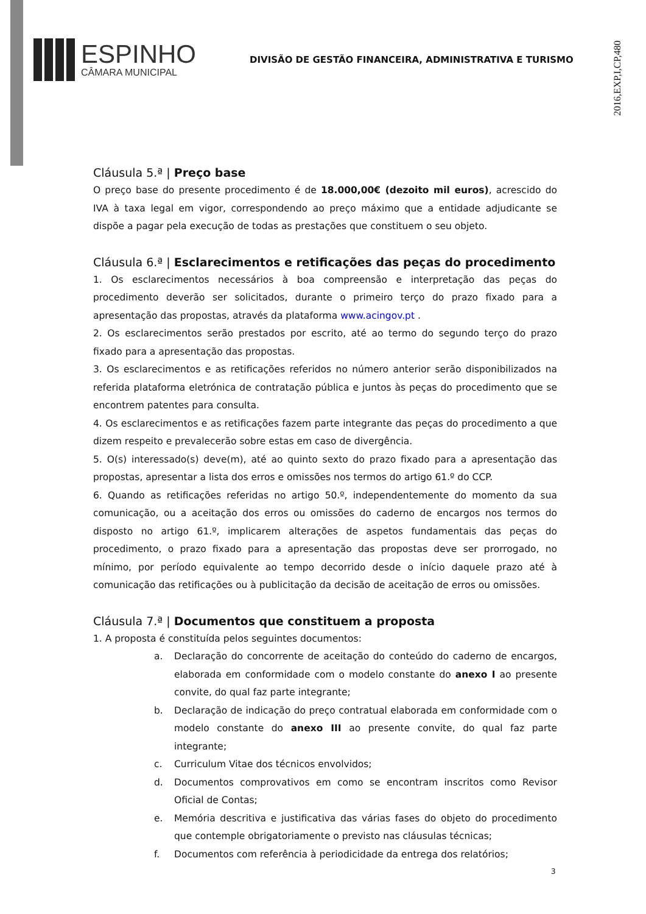2016,EXP,I,CP,480
ESPINHO
CÂMARA MUNICIPAL
DIVISÃO DE GESTÃO FINANCEIRA, ADMINISTRATIVA E TURISMO
Cláusula 5.ª | Preço base
O preço base do presente procedimento é de 18.000,00€ (dezoito mil euros), acrescido do IVA à taxa legal em vigor, correspondendo ao preço máximo que a entidade adjudicante se dispõe a pagar pela execução de todas as prestações que constituem o seu objeto.
Cláusula 6.ª | Esclarecimentos e retificações das peças do procedimento
1. Os esclarecimentos necessários à boa compreensão e interpretação das peças do procedimento deverão ser solicitados, durante o primeiro terço do prazo fixado para a apresentação das propostas, através da plataforma www.acingov.pt .
2. Os esclarecimentos serão prestados por escrito, até ao termo do segundo terço do prazo fixado para a apresentação das propostas.
3. Os esclarecimentos e as retificações referidos no número anterior serão disponibilizados na referida plataforma eletrónica de contratação pública e juntos às peças do procedimento que se encontrem patentes para consulta.
4. Os esclarecimentos e as retificações fazem parte integrante das peças do procedimento a que dizem respeito e prevalecerão sobre estas em caso de divergência.
5. O(s) interessado(s) deve(m), até ao quinto sexto do prazo fixado para a apresentação das propostas, apresentar a lista dos erros e omissões nos termos do artigo 61.º do CCP.
6. Quando as retificações referidas no artigo 50.º, independentemente do momento da sua comunicação, ou a aceitação dos erros ou omissões do caderno de encargos nos termos do disposto no artigo 61.º, implicarem alterações de aspetos fundamentais das peças do procedimento, o prazo fixado para a apresentação das propostas deve ser prorrogado, no mínimo, por período equivalente ao tempo decorrido desde o início daquele prazo até à comunicação das retificações ou à publicitação da decisão de aceitação de erros ou omissões.
Cláusula 7.ª | Documentos que constituem a proposta
1. A proposta é constituída pelos seguintes documentos:
a. Declaração do concorrente de aceitação do conteúdo do caderno de encargos, elaborada em conformidade com o modelo constante do anexo I ao presente convite, do qual faz parte integrante;
b. Declaração de indicação do preço contratual elaborada em conformidade com o modelo constante do anexo III ao presente convite, do qual faz parte integrante;
c. Curriculum Vitae dos técnicos envolvidos;
d. Documentos comprovativos em como se encontram inscritos como Revisor Oficial de Contas;
e. Memória descritiva e justificativa das várias fases do objeto do procedimento que contemple obrigatoriamente o previsto nas cláusulas técnicas;
f. Documentos com referência à periodicidade da entrega dos relatórios;
3